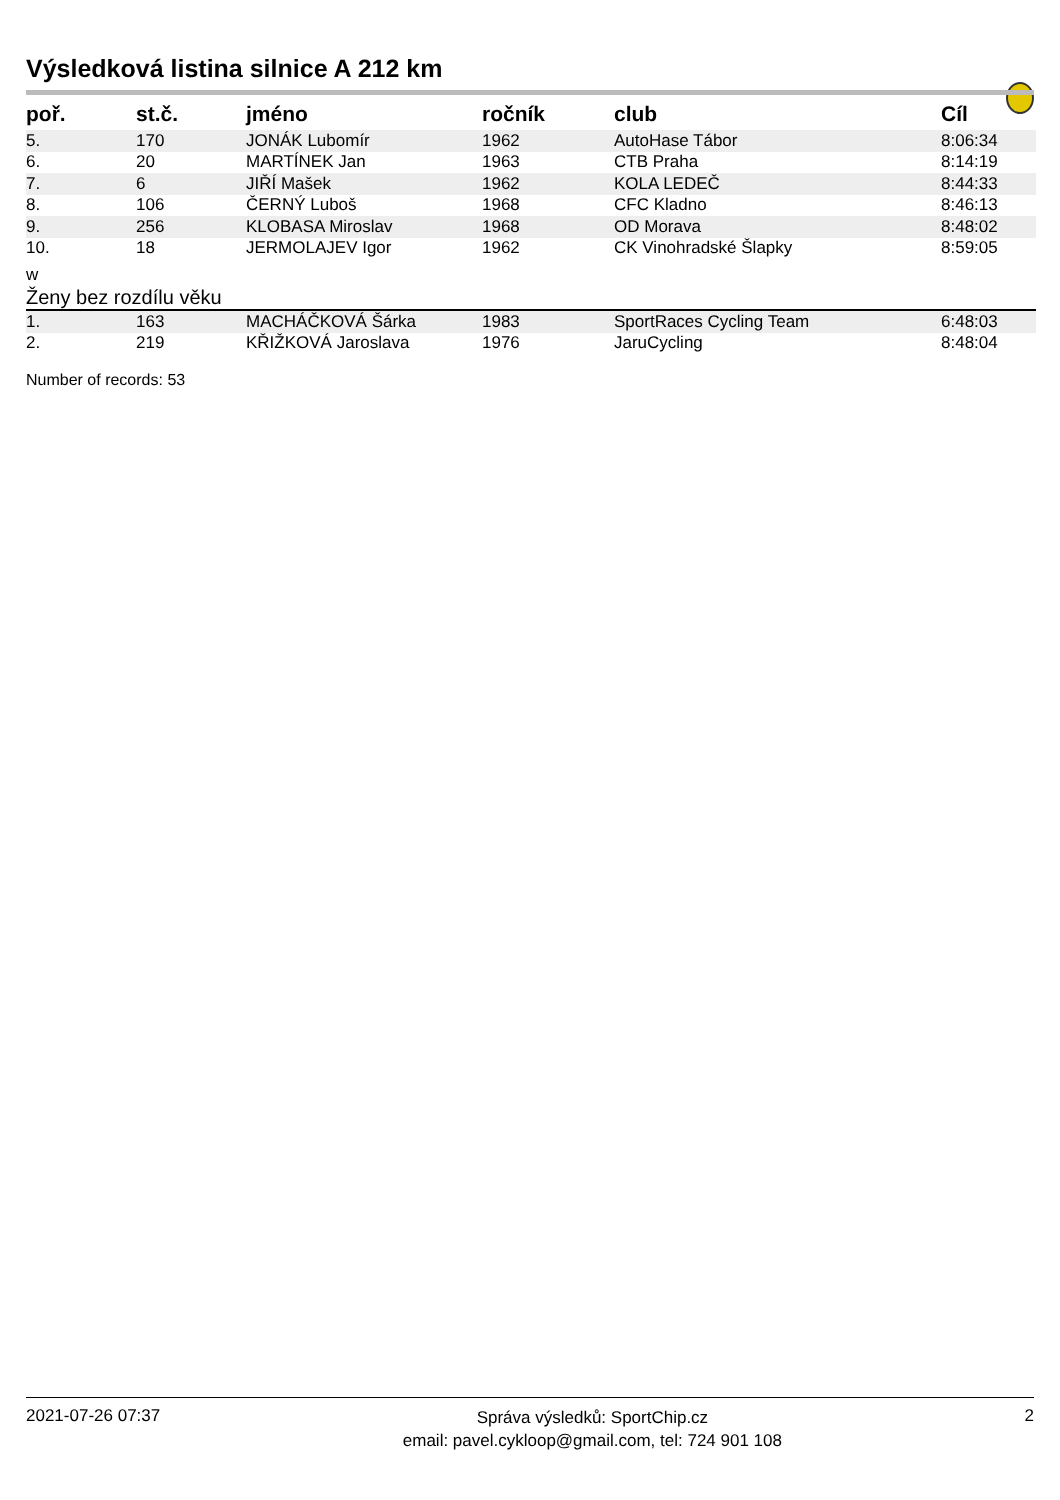Výsledková listina silnice A 212 km
| poř. | st.č. | jméno | ročník | club | Cíl |
| --- | --- | --- | --- | --- | --- |
| 5. | 170 | JONÁK Lubomír | 1962 | AutoHase Tábor | 8:06:34 |
| 6. | 20 | MARTÍNEK Jan | 1963 | CTB Praha | 8:14:19 |
| 7. | 6 | JIŘÍ Mašek | 1962 | KOLA LEDEČ | 8:44:33 |
| 8. | 106 | ČERNÝ Luboš | 1968 | CFC Kladno | 8:46:13 |
| 9. | 256 | KLOBASA Miroslav | 1968 | OD Morava | 8:48:02 |
| 10. | 18 | JERMOLAJEV Igor | 1962 | CK Vinohradské Šlapky | 8:59:05 |
| w | | | | | |
| Ženy bez rozdílu věku | | | | | |
| 1. | 163 | MACHÁČKOVÁ Šárka | 1983 | SportRaces Cycling Team | 6:48:03 |
| 2. | 219 | KŘIŽKOVÁ Jaroslava | 1976 | JaruCycling | 8:48:04 |
Number of records: 53
2021-07-26 07:37
Správa výsledků: SportChip.cz
email: pavel.cykloop@gmail.com, tel: 724 901 108
2